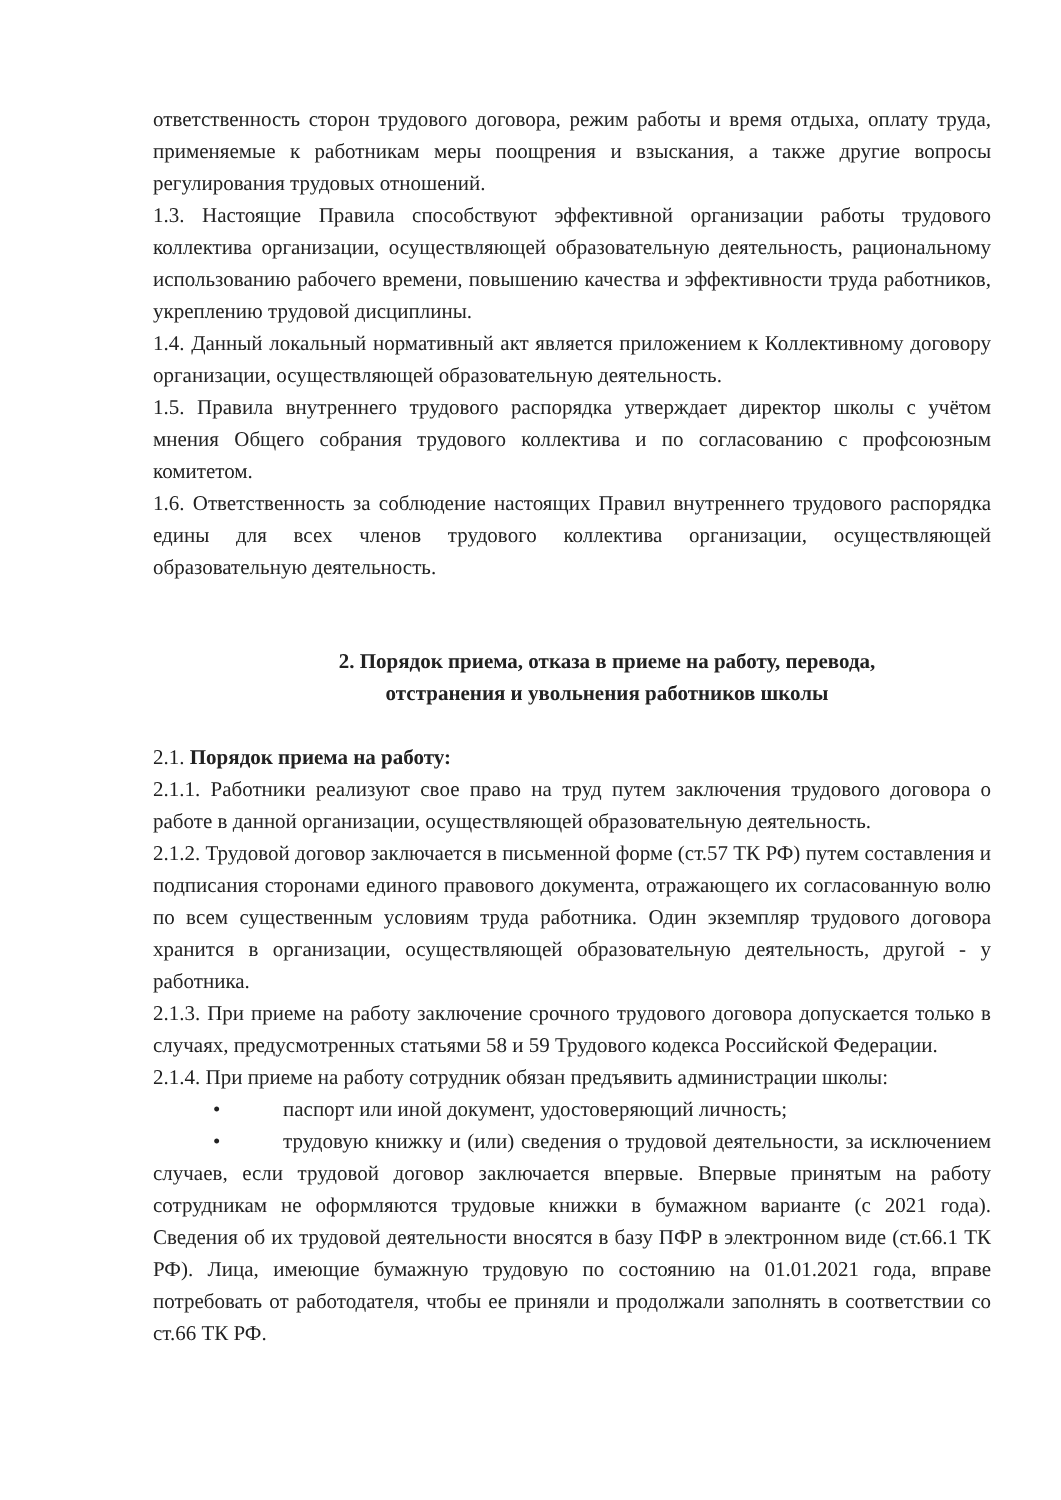ответственность сторон трудового договора, режим работы и время отдыха, оплату труда, применяемые к работникам меры поощрения и взыскания, а также другие вопросы регулирования трудовых отношений.
1.3. Настоящие Правила способствуют эффективной организации работы трудового коллектива организации, осуществляющей образовательную деятельность, рациональному использованию рабочего времени, повышению качества и эффективности труда работников, укреплению трудовой дисциплины.
1.4. Данный локальный нормативный акт является приложением к Коллективному договору организации, осуществляющей образовательную деятельность.
1.5. Правила внутреннего трудового распорядка утверждает директор школы с учётом мнения Общего собрания трудового коллектива и по согласованию с профсоюзным комитетом.
1.6. Ответственность за соблюдение настоящих Правил внутреннего трудового распорядка едины для всех членов трудового коллектива организации, осуществляющей образовательную деятельность.
2. Порядок приема, отказа в приеме на работу, перевода,
отстранения и увольнения работников школы
2.1. Порядок приема на работу:
2.1.1. Работники реализуют свое право на труд путем заключения трудового договора о работе в данной организации, осуществляющей образовательную деятельность.
2.1.2. Трудовой договор заключается в письменной форме (ст.57 ТК РФ) путем составления и подписания сторонами единого правового документа, отражающего их согласованную волю по всем существенным условиям труда работника. Один экземпляр трудового договора хранится в организации, осуществляющей образовательную деятельность, другой - у работника.
2.1.3. При приеме на работу заключение срочного трудового договора допускается только в случаях, предусмотренных статьями 58 и 59 Трудового кодекса Российской Федерации.
2.1.4. При приеме на работу сотрудник обязан предъявить администрации школы:
• паспорт или иной документ, удостоверяющий личность;
• трудовую книжку и (или) сведения о трудовой деятельности, за исключением случаев, если трудовой договор заключается впервые. Впервые принятым на работу сотрудникам не оформляются трудовые книжки в бумажном варианте (с 2021 года). Сведения об их трудовой деятельности вносятся в базу ПФР в электронном виде (ст.66.1 ТК РФ). Лица, имеющие бумажную трудовую по состоянию на 01.01.2021 года, вправе потребовать от работодателя, чтобы ее приняли и продолжали заполнять в соответствии со ст.66 ТК РФ.